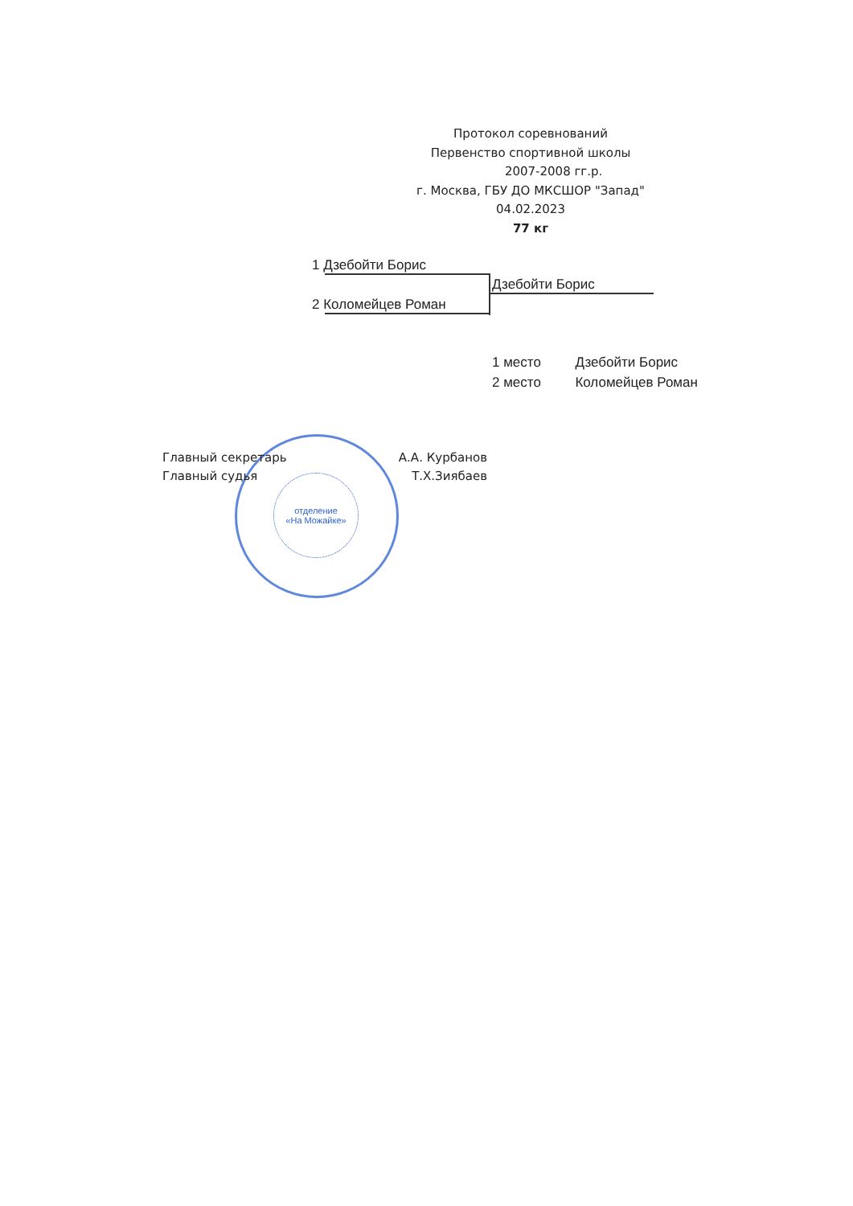Протокол соревнований
Первенство спортивной школы
2007-2008 гг.р.
г. Москва, ГБУ ДО МКСШОР "Запад"
04.02.2023
77 кг
1 Дзебойти Борис
2 Коломейцев Роман
Дзебойти Борис
1 место Дзебойти Борис
2 место Коломейцев Роман
отделение
«На Можайке»
Главный секретарь А.А. Курбанов
Главный судья Т.Х.Зиябаев